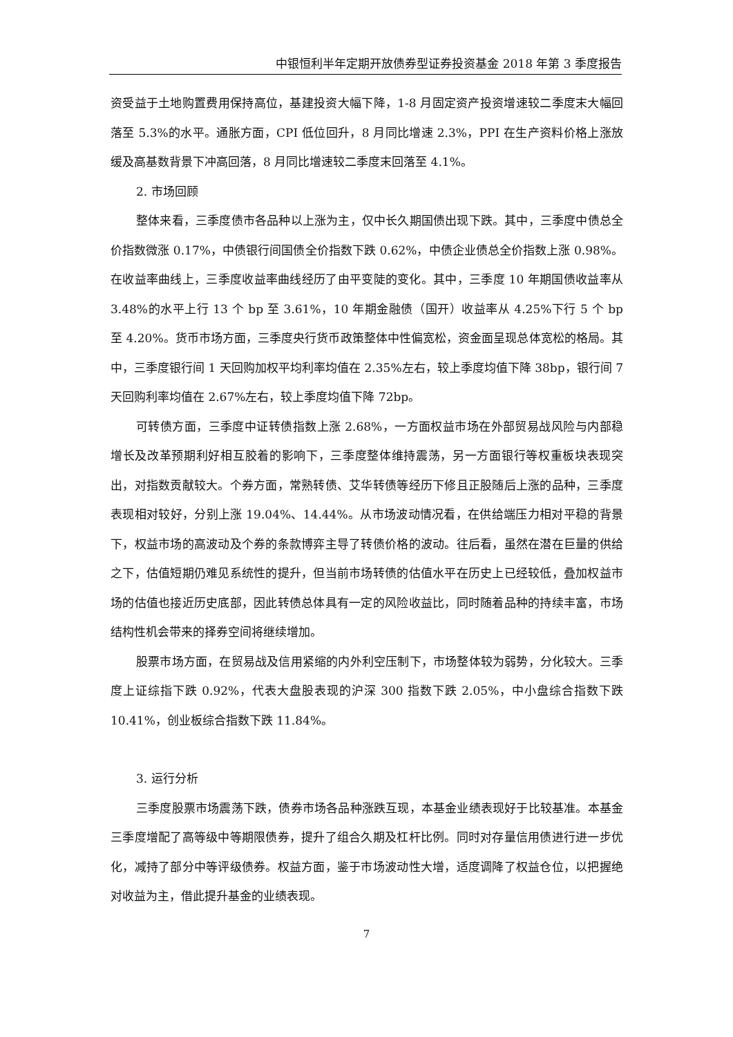中银恒利半年定期开放债券型证券投资基金 2018 年第 3 季度报告
资受益于土地购置费用保持高位，基建投资大幅下降，1-8 月固定资产投资增速较二季度末大幅回落至 5.3%的水平。通胀方面，CPI 低位回升，8 月同比增速 2.3%，PPI 在生产资料价格上涨放缓及高基数背景下冲高回落，8 月同比增速较二季度末回落至 4.1%。
2. 市场回顾
整体来看，三季度债市各品种以上涨为主，仅中长久期国债出现下跌。其中，三季度中债总全价指数微涨 0.17%，中债银行间国债全价指数下跌 0.62%，中债企业债总全价指数上涨 0.98%。在收益率曲线上，三季度收益率曲线经历了由平变陡的变化。其中，三季度 10 年期国债收益率从 3.48%的水平上行 13 个 bp 至 3.61%，10 年期金融债（国开）收益率从 4.25%下行 5 个 bp 至 4.20%。货币市场方面，三季度央行货币政策整体中性偏宽松，资金面呈现总体宽松的格局。其中，三季度银行间 1 天回购加权平均利率均值在 2.35%左右，较上季度均值下降 38bp，银行间 7 天回购利率均值在 2.67%左右，较上季度均值下降 72bp。
可转债方面，三季度中证转债指数上涨 2.68%，一方面权益市场在外部贸易战风险与内部稳增长及改革预期利好相互胶着的影响下，三季度整体维持震荡，另一方面银行等权重板块表现突出，对指数贡献较大。个券方面，常熟转债、艾华转债等经历下修且正股随后上涨的品种，三季度表现相对较好，分别上涨 19.04%、14.44%。从市场波动情况看，在供给端压力相对平稳的背景下，权益市场的高波动及个券的条款博弈主导了转债价格的波动。往后看，虽然在潜在巨量的供给之下，估值短期仍难见系统性的提升，但当前市场转债的估值水平在历史上已经较低，叠加权益市场的估值也接近历史底部，因此转债总体具有一定的风险收益比，同时随着品种的持续丰富，市场结构性机会带来的择券空间将继续增加。
股票市场方面，在贸易战及信用紧缩的内外利空压制下，市场整体较为弱势，分化较大。三季度上证综指下跌 0.92%，代表大盘股表现的沪深 300 指数下跌 2.05%，中小盘综合指数下跌 10.41%，创业板综合指数下跌 11.84%。
3. 运行分析
三季度股票市场震荡下跌，债券市场各品种涨跌互现，本基金业绩表现好于比较基准。本基金三季度增配了高等级中等期限债券，提升了组合久期及杠杆比例。同时对存量信用债进行进一步优化，减持了部分中等评级债券。权益方面，鉴于市场波动性大增，适度调降了权益仓位，以把握绝对收益为主，借此提升基金的业绩表现。
7